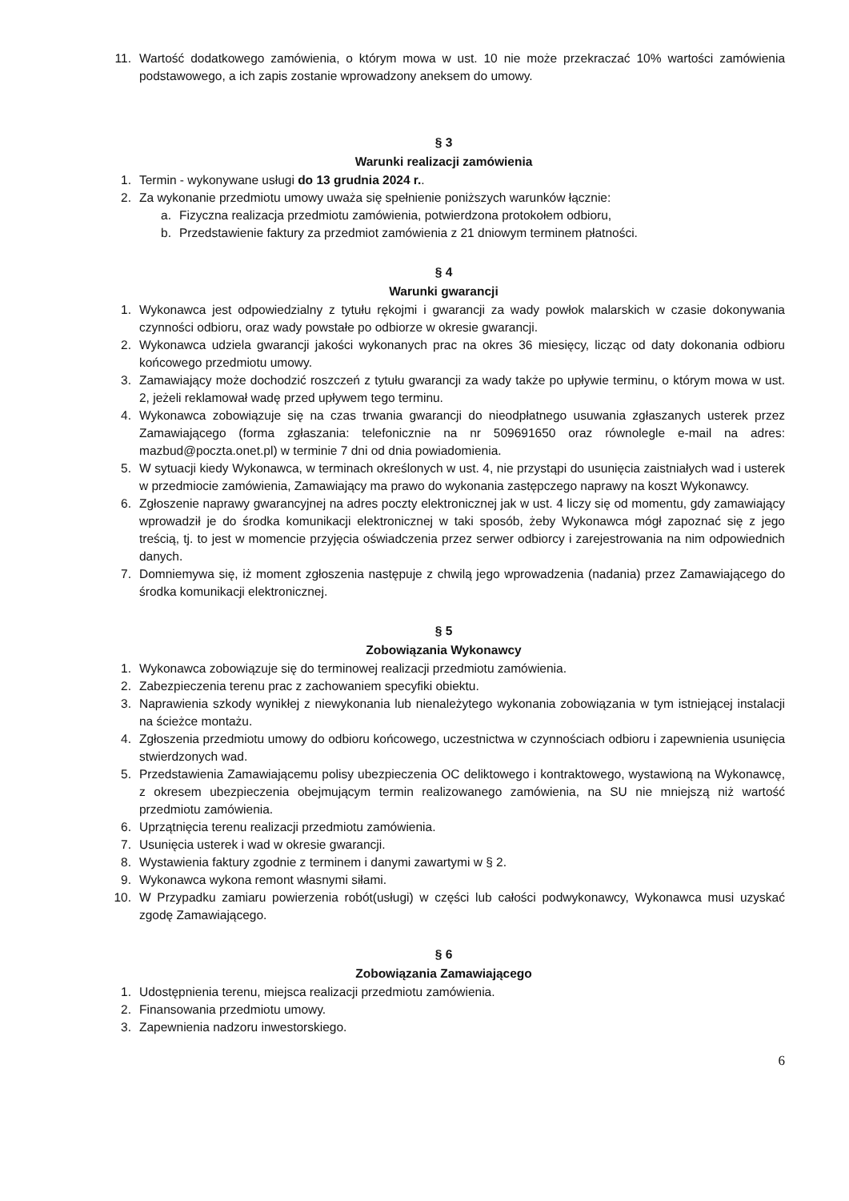11. Wartość dodatkowego zamówienia, o którym mowa w ust. 10 nie może przekraczać 10% wartości zamówienia podstawowego, a ich zapis zostanie wprowadzony aneksem do umowy.
§ 3
Warunki realizacji zamówienia
1. Termin - wykonywane usługi do 13 grudnia 2024 r..
2. Za wykonanie przedmiotu umowy uważa się spełnienie poniższych warunków łącznie:
a. Fizyczna realizacja przedmiotu zamówienia, potwierdzona protokołem odbioru,
b. Przedstawienie faktury za przedmiot zamówienia z 21 dniowym terminem płatności.
§ 4
Warunki gwarancji
1. Wykonawca jest odpowiedzialny z tytułu rękojmi i gwarancji za wady powłok malarskich w czasie dokonywania czynności odbioru, oraz wady powstałe po odbiorze w okresie gwarancji.
2. Wykonawca udziela gwarancji jakości wykonanych prac na okres 36 miesięcy, licząc od daty dokonania odbioru końcowego przedmiotu umowy.
3. Zamawiający może dochodzić roszczeń z tytułu gwarancji za wady także po upływie terminu, o którym mowa w ust. 2, jeżeli reklamował wadę przed upływem tego terminu.
4. Wykonawca zobowiązuje się na czas trwania gwarancji do nieodpłatnego usuwania zgłaszanych usterek przez Zamawiającego (forma zgłaszania: telefonicznie na nr 509691650 oraz równolegle e-mail na adres: mazbud@poczta.onet.pl) w terminie 7 dni od dnia powiadomienia.
5. W sytuacji kiedy Wykonawca, w terminach określonych w ust. 4, nie przystąpi do usunięcia zaistniałych wad i usterek w przedmiocie zamówienia, Zamawiający ma prawo do wykonania zastępczego naprawy na koszt Wykonawcy.
6. Zgłoszenie naprawy gwarancyjnej na adres poczty elektronicznej jak w ust. 4 liczy się od momentu, gdy zamawiający wprowadził je do środka komunikacji elektronicznej w taki sposób, żeby Wykonawca mógł zapoznać się z jego treścią, tj. to jest w momencie przyjęcia oświadczenia przez serwer odbiorcy i zarejestrowania na nim odpowiednich danych.
7. Domniemywa się, iż moment zgłoszenia następuje z chwilą jego wprowadzenia (nadania) przez Zamawiającego do środka komunikacji elektronicznej.
§ 5
Zobowiązania Wykonawcy
1. Wykonawca zobowiązuje się do terminowej realizacji przedmiotu zamówienia.
2. Zabezpieczenia terenu prac z zachowaniem specyfiki obiektu.
3. Naprawienia szkody wynikłej z niewykonania lub nienależytego wykonania zobowiązania w tym istniejącej instalacji na ścieżce montażu.
4. Zgłoszenia przedmiotu umowy do odbioru końcowego, uczestnictwa w czynnościach odbioru i zapewnienia usunięcia stwierdzonych wad.
5. Przedstawienia Zamawiającemu polisy ubezpieczenia OC deliktowego i kontraktowego, wystawioną na Wykonawcę, z okresem ubezpieczenia obejmującym termin realizowanego zamówienia, na SU nie mniejszą niż wartość przedmiotu zamówienia.
6. Uprzątnięcia terenu realizacji przedmiotu zamówienia.
7. Usunięcia usterek i wad w okresie gwarancji.
8. Wystawienia faktury zgodnie z terminem i danymi zawartymi w § 2.
9. Wykonawca wykona remont własnymi siłami.
10. W Przypadku zamiaru powierzenia robót(usługi) w części lub całości podwykonawcy, Wykonawca musi uzyskać zgodę Zamawiającego.
§ 6
Zobowiązania Zamawiającego
1. Udostępnienia terenu, miejsca realizacji przedmiotu zamówienia.
2. Finansowania przedmiotu umowy.
3. Zapewnienia nadzoru inwestorskiego.
6